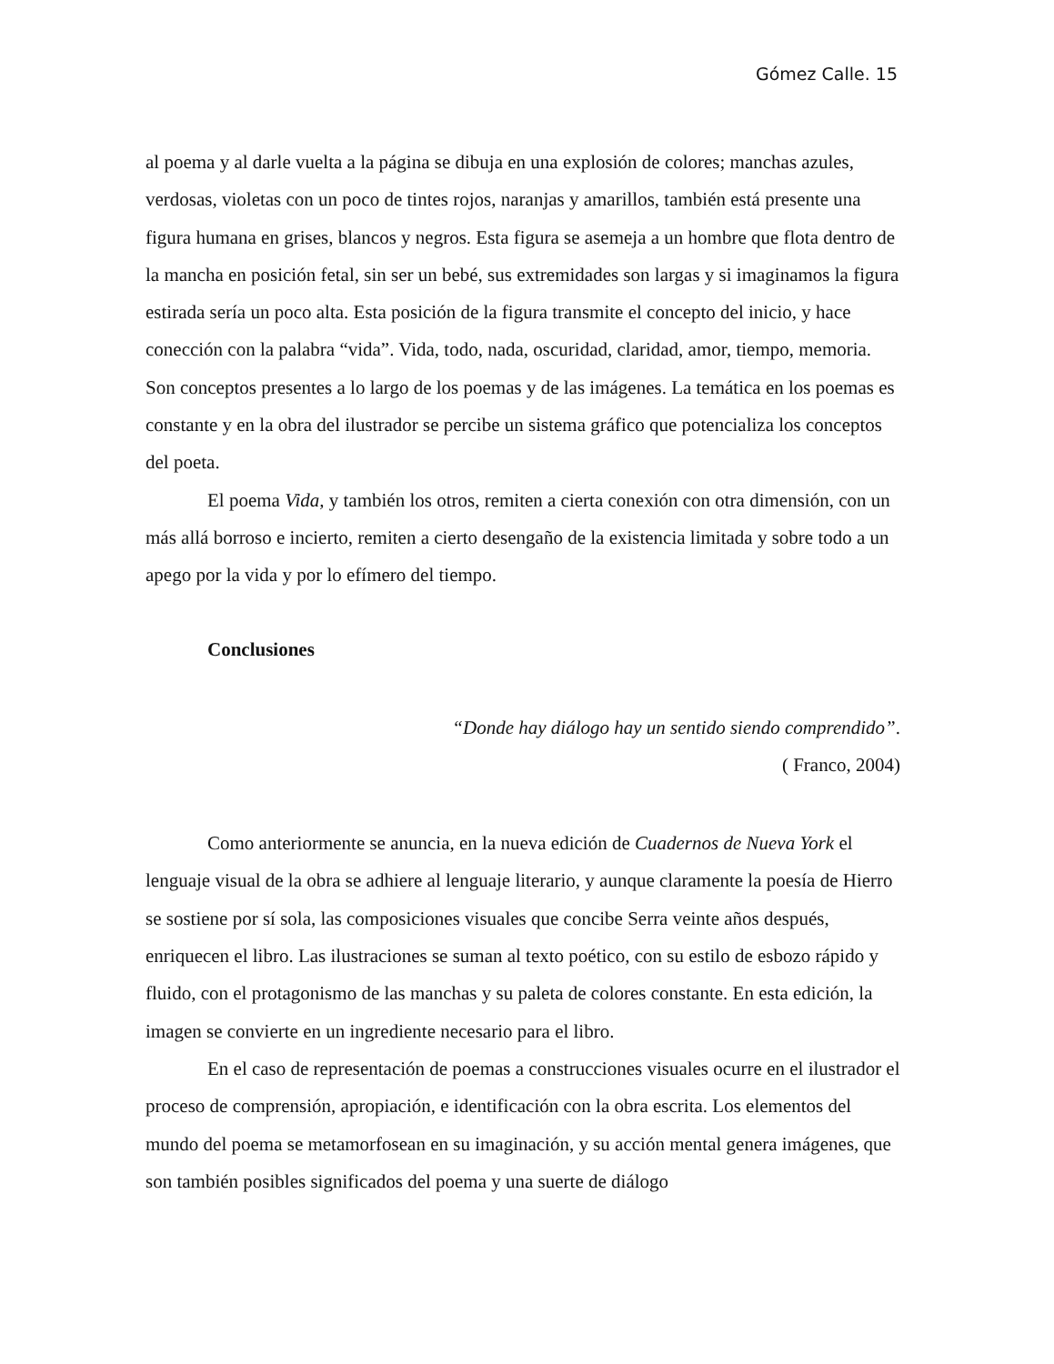Gómez Calle. 15
al poema y al darle vuelta a la página se dibuja en una explosión de colores; manchas azules, verdosas, violetas con un poco de tintes rojos, naranjas y amarillos, también está presente una figura humana en grises, blancos y negros. Esta figura se asemeja a un hombre que flota dentro de la mancha en posición fetal, sin ser un bebé, sus extremidades son largas y si imaginamos la figura estirada sería un poco alta. Esta posición de la figura transmite el concepto del inicio, y hace conección con la palabra “vida”. Vida, todo, nada, oscuridad, claridad, amor, tiempo, memoria. Son conceptos presentes a lo largo de los poemas y de las imágenes. La temática en los poemas es constante y en la obra del ilustrador se percibe un sistema gráfico que potencializa los conceptos del poeta.
El poema Vida, y también los otros, remiten a cierta conexión con otra dimensión, con un más allá borroso e incierto, remiten a cierto desengaño de la existencia limitada y sobre todo a un apego por la vida y por lo efímero del tiempo.
Conclusiones
“Donde hay diálogo hay un sentido siendo comprendido”.
( Franco, 2004)
Como anteriormente se anuncia, en la nueva edición de Cuadernos de Nueva York el lenguaje visual de la obra se adhiere al lenguaje literario, y aunque claramente la poesía de Hierro se sostiene por sí sola, las composiciones visuales que concibe Serra veinte años después, enriquecen el libro. Las ilustraciones se suman al texto poético, con su estilo de esbozo rápido y fluido, con el protagonismo de las manchas y su paleta de colores constante. En esta edición, la imagen se convierte en un ingrediente necesario para el libro.
En el caso de representación de poemas a construcciones visuales ocurre en el ilustrador el proceso de comprensión, apropiación, e identificación con la obra escrita. Los elementos del mundo del poema se metamorfosean en su imaginación, y su acción mental genera imágenes, que son también posibles significados del poema y una suerte de diálogo